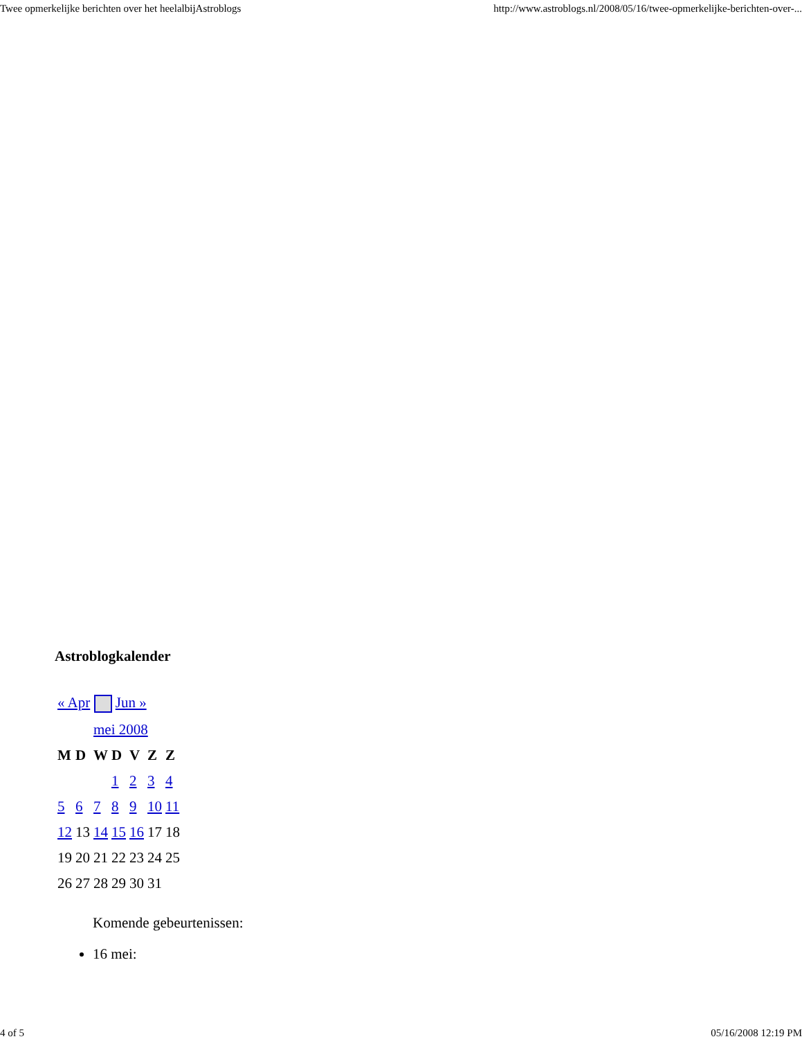Twee opmerkelijke berichten over het heelalbijAstroblogs http://www.astroblogs.nl/2008/05/16/twee-opmerkelijke-berichten-over-...
Astroblogkalender
| « Apr Jun » | | | | | | |
| | | mei 2008 | | | | |
| M | D | W | D | V | Z | Z |
| | | | 1 | 2 | 3 | 4 |
| 5 | 6 | 7 | 8 | 9 | 10 | 11 |
| 12 | 13 | 14 | 15 | 16 | 17 | 18 |
| 19 | 20 | 21 | 22 | 23 | 24 | 25 |
| 26 | 27 | 28 | 29 | 30 | 31 | |
Komende gebeurtenissen:
16 mei:
4 of 5 05/16/2008 12:19 PM